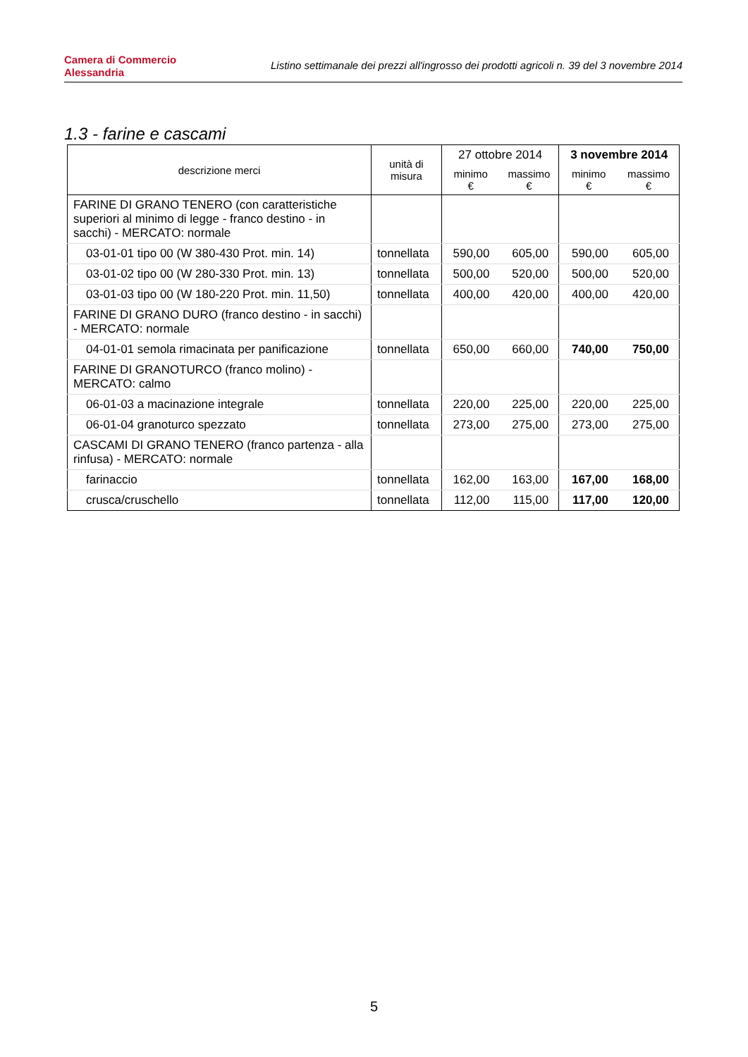Camera di Commercio
Alessandria
Listino settimanale dei prezzi all'ingrosso dei prodotti agricoli n. 39 del 3 novembre 2014
1.3 - farine e cascami
| descrizione merci | unità di misura | 27 ottobre 2014 | | 3 novembre 2014 | |
| --- | --- | --- | --- | --- | --- |
| | | minimo € | massimo € | minimo € | massimo € |
| FARINE DI GRANO TENERO (con caratteristiche superiori al minimo di legge - franco destino - in sacchi) - MERCATO: normale | | | | | |
| 03-01-01 tipo 00 (W 380-430 Prot. min. 14) | tonnellata | 590,00 | 605,00 | 590,00 | 605,00 |
| 03-01-02 tipo 00 (W 280-330 Prot. min. 13) | tonnellata | 500,00 | 520,00 | 500,00 | 520,00 |
| 03-01-03 tipo 00 (W 180-220 Prot. min. 11,50) | tonnellata | 400,00 | 420,00 | 400,00 | 420,00 |
| FARINE DI GRANO DURO (franco destino - in sacchi) - MERCATO: normale | | | | | |
| 04-01-01 semola rimacinata per panificazione | tonnellata | 650,00 | 660,00 | 740,00 | 750,00 |
| FARINE DI GRANOTURCO (franco molino) - MERCATO: calmo | | | | | |
| 06-01-03 a macinazione integrale | tonnellata | 220,00 | 225,00 | 220,00 | 225,00 |
| 06-01-04 granoturco spezzato | tonnellata | 273,00 | 275,00 | 273,00 | 275,00 |
| CASCAMI DI GRANO TENERO (franco partenza - alla rinfusa) - MERCATO: normale | | | | | |
| farinaccio | tonnellata | 162,00 | 163,00 | 167,00 | 168,00 |
| crusca/cruschello | tonnellata | 112,00 | 115,00 | 117,00 | 120,00 |
5